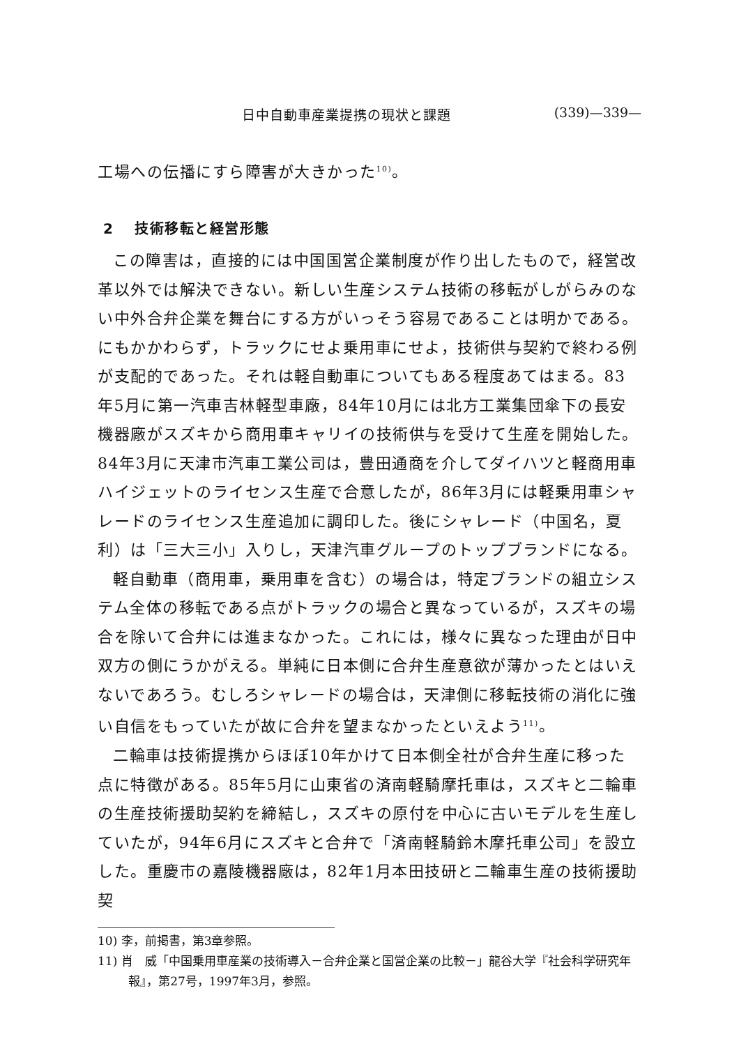日中自動車産業提携の現状と課題 (339)—339—
工場への伝播にすら障害が大きかった<sup>10)</sup>。
2 技術移転と経営形態
この障害は，直接的には中国国営企業制度が作り出したもので，経営改革以外では解決できない。新しい生産システム技術の移転がしがらみのない中外合弁企業を舞台にする方がいっそう容易であることは明かである。にもかかわらず，トラックにせよ乗用車にせよ，技術供与契約で終わる例が支配的であった。それは軽自動車についてもある程度あてはまる。83年5月に第一汽車吉林軽型車廠，84年10月には北方工業集団傘下の長安機器廠がスズキから商用車キャリイの技術供与を受けて生産を開始した。84年3月に天津市汽車工業公司は，豊田通商を介してダイハツと軽商用車ハイジェットのライセンス生産で合意したが，86年3月には軽乗用車シャレードのライセンス生産追加に調印した。後にシャレード（中国名，夏利）は「三大三小」入りし，天津汽車グループのトップブランドになる。
軽自動車（商用車，乗用車を含む）の場合は，特定ブランドの組立システム全体の移転である点がトラックの場合と異なっているが，スズキの場合を除いて合弁には進まなかった。これには，様々に異なった理由が日中双方の側にうかがえる。単純に日本側に合弁生産意欲が薄かったとはいえないであろう。むしろシャレードの場合は，天津側に移転技術の消化に強い自信をもっていたが故に合弁を望まなかったといえよう<sup>11)</sup>。
二輪車は技術提携からほぼ10年かけて日本側全社が合弁生産に移った点に特徴がある。85年5月に山東省の済南軽騎摩托車は，スズキと二輪車の生産技術援助契約を締結し，スズキの原付を中心に古いモデルを生産していたが，94年6月にスズキと合弁で「済南軽騎鈴木摩托車公司」を設立した。重慶市の嘉陵機器廠は，82年1月本田技研と二輪車生産の技術援助契
10) 李，前掲書，第3章参照。
11) 肖　威「中国乗用車産業の技術導入－合弁企業と国営企業の比較－」龍谷大学『社会科学研究年報』，第27号，1997年3月，参照。